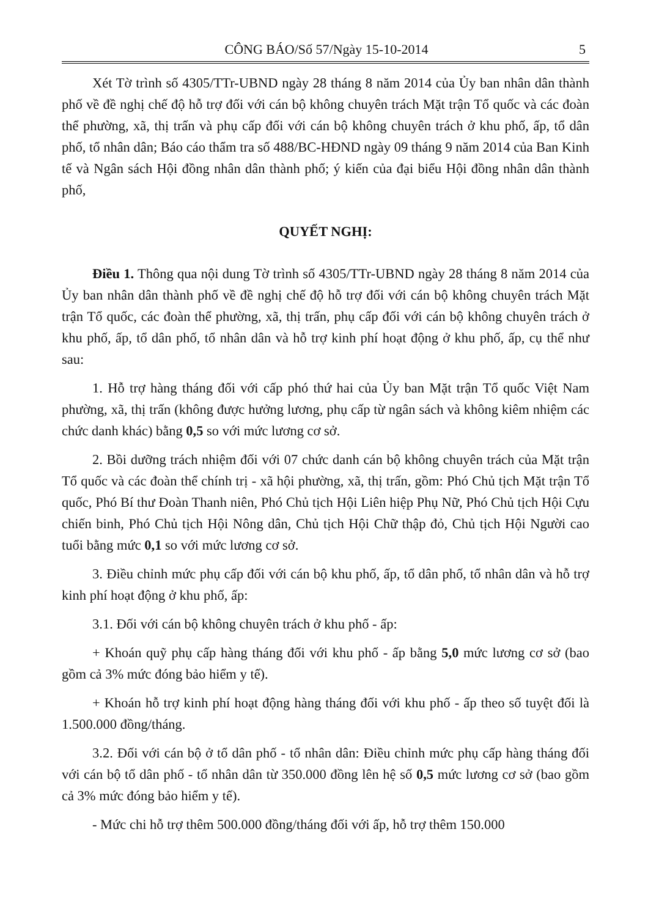CÔNG BÁO/Số 57/Ngày 15-10-2014 5
Xét Tờ trình số 4305/TTr-UBND ngày 28 tháng 8 năm 2014 của Ủy ban nhân dân thành phố về đề nghị chế độ hỗ trợ đối với cán bộ không chuyên trách Mặt trận Tổ quốc và các đoàn thể phường, xã, thị trấn và phụ cấp đối với cán bộ không chuyên trách ở khu phố, ấp, tổ dân phố, tổ nhân dân; Báo cáo thẩm tra số 488/BC-HĐND ngày 09 tháng 9 năm 2014 của Ban Kinh tế và Ngân sách Hội đồng nhân dân thành phố; ý kiến của đại biểu Hội đồng nhân dân thành phố,
QUYẾT NGHỊ:
Điều 1. Thông qua nội dung Tờ trình số 4305/TTr-UBND ngày 28 tháng 8 năm 2014 của Ủy ban nhân dân thành phố về đề nghị chế độ hỗ trợ đối với cán bộ không chuyên trách Mặt trận Tổ quốc, các đoàn thể phường, xã, thị trấn, phụ cấp đối với cán bộ không chuyên trách ở khu phố, ấp, tổ dân phố, tổ nhân dân và hỗ trợ kinh phí hoạt động ở khu phố, ấp, cụ thể như sau:
1. Hỗ trợ hàng tháng đối với cấp phó thứ hai của Ủy ban Mặt trận Tổ quốc Việt Nam phường, xã, thị trấn (không được hưởng lương, phụ cấp từ ngân sách và không kiêm nhiệm các chức danh khác) bằng 0,5 so với mức lương cơ sở.
2. Bồi dưỡng trách nhiệm đối với 07 chức danh cán bộ không chuyên trách của Mặt trận Tổ quốc và các đoàn thể chính trị - xã hội phường, xã, thị trấn, gồm: Phó Chủ tịch Mặt trận Tổ quốc, Phó Bí thư Đoàn Thanh niên, Phó Chủ tịch Hội Liên hiệp Phụ Nữ, Phó Chủ tịch Hội Cựu chiến binh, Phó Chủ tịch Hội Nông dân, Chủ tịch Hội Chữ thập đỏ, Chủ tịch Hội Người cao tuổi bằng mức 0,1 so với mức lương cơ sở.
3. Điều chỉnh mức phụ cấp đối với cán bộ khu phố, ấp, tổ dân phố, tổ nhân dân và hỗ trợ kinh phí hoạt động ở khu phố, ấp:
3.1. Đối với cán bộ không chuyên trách ở khu phố - ấp:
+ Khoán quỹ phụ cấp hàng tháng đối với khu phố - ấp bằng 5,0 mức lương cơ sở (bao gồm cả 3% mức đóng bảo hiểm y tế).
+ Khoán hỗ trợ kinh phí hoạt động hàng tháng đối với khu phố - ấp theo số tuyệt đối là 1.500.000 đồng/tháng.
3.2. Đối với cán bộ ở tổ dân phố - tổ nhân dân: Điều chỉnh mức phụ cấp hàng tháng đối với cán bộ tổ dân phố - tổ nhân dân từ 350.000 đồng lên hệ số 0,5 mức lương cơ sở (bao gồm cả 3% mức đóng bảo hiểm y tế).
- Mức chi hỗ trợ thêm 500.000 đồng/tháng đối với ấp, hỗ trợ thêm 150.000